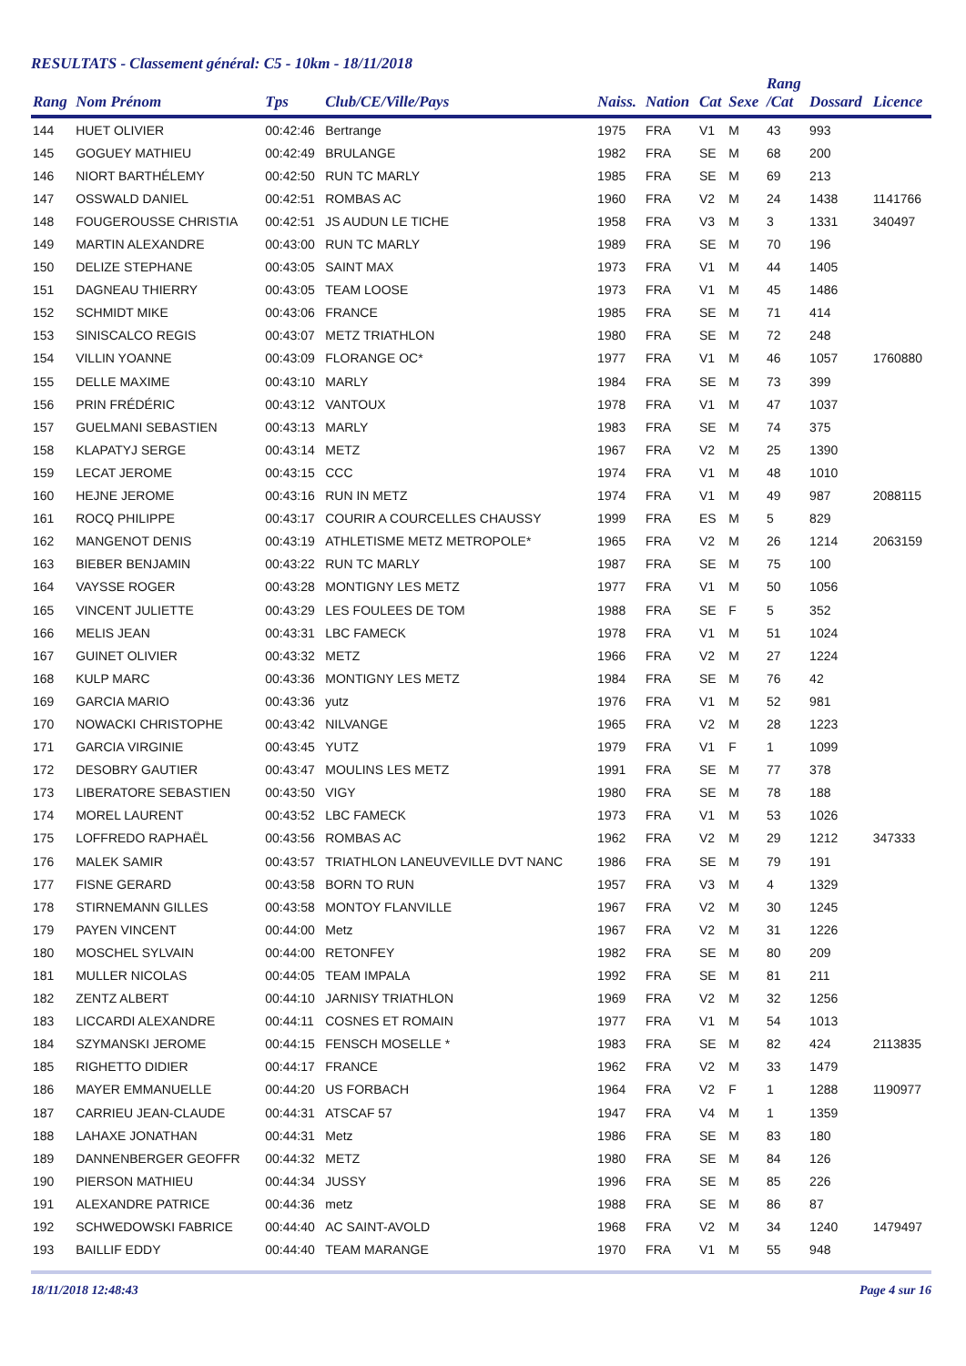RESULTATS - Classement général: C5 - 10km - 18/11/2018
| Rang | Nom Prénom | Tps | Club/CE/Ville/Pays | Naiss. | Nation | Cat | Sexe | Rang /Cat | Dossard | Licence |
| --- | --- | --- | --- | --- | --- | --- | --- | --- | --- | --- |
| 144 | HUET OLIVIER | 00:42:46 | Bertrange | 1975 | FRA | V1 | M | 43 | 993 | |
| 145 | GOGUEY MATHIEU | 00:42:49 | BRULANGE | 1982 | FRA | SE | M | 68 | 200 | |
| 146 | NIORT BARTHÉLEMY | 00:42:50 | RUN TC MARLY | 1985 | FRA | SE | M | 69 | 213 | |
| 147 | OSSWALD DANIEL | 00:42:51 | ROMBAS AC | 1960 | FRA | V2 | M | 24 | 1438 | 1141766 |
| 148 | FOUGEROUSSE CHRISTIA | 00:42:51 | JS AUDUN LE TICHE | 1958 | FRA | V3 | M | 3 | 1331 | 340497 |
| 149 | MARTIN ALEXANDRE | 00:43:00 | RUN TC MARLY | 1989 | FRA | SE | M | 70 | 196 | |
| 150 | DELIZE STEPHANE | 00:43:05 | SAINT MAX | 1973 | FRA | V1 | M | 44 | 1405 | |
| 151 | DAGNEAU THIERRY | 00:43:05 | TEAM LOOSE | 1973 | FRA | V1 | M | 45 | 1486 | |
| 152 | SCHMIDT MIKE | 00:43:06 | FRANCE | 1985 | FRA | SE | M | 71 | 414 | |
| 153 | SINISCALCO REGIS | 00:43:07 | METZ TRIATHLON | 1980 | FRA | SE | M | 72 | 248 | |
| 154 | VILLIN YOANNE | 00:43:09 | FLORANGE OC* | 1977 | FRA | V1 | M | 46 | 1057 | 1760880 |
| 155 | DELLE MAXIME | 00:43:10 | MARLY | 1984 | FRA | SE | M | 73 | 399 | |
| 156 | PRIN FRÉDÉRIC | 00:43:12 | VANTOUX | 1978 | FRA | V1 | M | 47 | 1037 | |
| 157 | GUELMANI SEBASTIEN | 00:43:13 | MARLY | 1983 | FRA | SE | M | 74 | 375 | |
| 158 | KLAPATYJ SERGE | 00:43:14 | METZ | 1967 | FRA | V2 | M | 25 | 1390 | |
| 159 | LECAT JEROME | 00:43:15 | CCC | 1974 | FRA | V1 | M | 48 | 1010 | |
| 160 | HEJNE JEROME | 00:43:16 | RUN IN METZ | 1974 | FRA | V1 | M | 49 | 987 | 2088115 |
| 161 | ROCQ PHILIPPE | 00:43:17 | COURIR A COURCELLES CHAUSSY | 1999 | FRA | ES | M | 5 | 829 | |
| 162 | MANGENOT DENIS | 00:43:19 | ATHLETISME METZ METROPOLE* | 1965 | FRA | V2 | M | 26 | 1214 | 2063159 |
| 163 | BIEBER BENJAMIN | 00:43:22 | RUN TC MARLY | 1987 | FRA | SE | M | 75 | 100 | |
| 164 | VAYSSE ROGER | 00:43:28 | MONTIGNY LES METZ | 1977 | FRA | V1 | M | 50 | 1056 | |
| 165 | VINCENT JULIETTE | 00:43:29 | LES FOULEES DE TOM | 1988 | FRA | SE | F | 5 | 352 | |
| 166 | MELIS JEAN | 00:43:31 | LBC FAMECK | 1978 | FRA | V1 | M | 51 | 1024 | |
| 167 | GUINET OLIVIER | 00:43:32 | METZ | 1966 | FRA | V2 | M | 27 | 1224 | |
| 168 | KULP MARC | 00:43:36 | MONTIGNY LES METZ | 1984 | FRA | SE | M | 76 | 42 | |
| 169 | GARCIA MARIO | 00:43:36 | yutz | 1976 | FRA | V1 | M | 52 | 981 | |
| 170 | NOWACKI CHRISTOPHE | 00:43:42 | NILVANGE | 1965 | FRA | V2 | M | 28 | 1223 | |
| 171 | GARCIA VIRGINIE | 00:43:45 | YUTZ | 1979 | FRA | V1 | F | 1 | 1099 | |
| 172 | DESOBRY GAUTIER | 00:43:47 | MOULINS LES METZ | 1991 | FRA | SE | M | 77 | 378 | |
| 173 | LIBERATORE SEBASTIEN | 00:43:50 | VIGY | 1980 | FRA | SE | M | 78 | 188 | |
| 174 | MOREL LAURENT | 00:43:52 | LBC FAMECK | 1973 | FRA | V1 | M | 53 | 1026 | |
| 175 | LOFFREDO RAPHAËL | 00:43:56 | ROMBAS AC | 1962 | FRA | V2 | M | 29 | 1212 | 347333 |
| 176 | MALEK SAMIR | 00:43:57 | TRIATHLON LANEUVEVILLE DVT NANC | 1986 | FRA | SE | M | 79 | 191 | |
| 177 | FISNE GERARD | 00:43:58 | BORN TO RUN | 1957 | FRA | V3 | M | 4 | 1329 | |
| 178 | STIRNEMANN GILLES | 00:43:58 | MONTOY FLANVILLE | 1967 | FRA | V2 | M | 30 | 1245 | |
| 179 | PAYEN VINCENT | 00:44:00 | Metz | 1967 | FRA | V2 | M | 31 | 1226 | |
| 180 | MOSCHEL SYLVAIN | 00:44:00 | RETONFEY | 1982 | FRA | SE | M | 80 | 209 | |
| 181 | MULLER NICOLAS | 00:44:05 | TEAM IMPALA | 1992 | FRA | SE | M | 81 | 211 | |
| 182 | ZENTZ ALBERT | 00:44:10 | JARNISY TRIATHLON | 1969 | FRA | V2 | M | 32 | 1256 | |
| 183 | LICCARDI ALEXANDRE | 00:44:11 | COSNES ET ROMAIN | 1977 | FRA | V1 | M | 54 | 1013 | |
| 184 | SZYMANSKI JEROME | 00:44:15 | FENSCH MOSELLE * | 1983 | FRA | SE | M | 82 | 424 | 2113835 |
| 185 | RIGHETTO DIDIER | 00:44:17 | FRANCE | 1962 | FRA | V2 | M | 33 | 1479 | |
| 186 | MAYER EMMANUELLE | 00:44:20 | US FORBACH | 1964 | FRA | V2 | F | 1 | 1288 | 1190977 |
| 187 | CARRIEU JEAN-CLAUDE | 00:44:31 | ATSCAF 57 | 1947 | FRA | V4 | M | 1 | 1359 | |
| 188 | LAHAXE JONATHAN | 00:44:31 | Metz | 1986 | FRA | SE | M | 83 | 180 | |
| 189 | DANNENBERGER GEOFFR | 00:44:32 | METZ | 1980 | FRA | SE | M | 84 | 126 | |
| 190 | PIERSON MATHIEU | 00:44:34 | JUSSY | 1996 | FRA | SE | M | 85 | 226 | |
| 191 | ALEXANDRE PATRICE | 00:44:36 | metz | 1988 | FRA | SE | M | 86 | 87 | |
| 192 | SCHWEDOWSKI FABRICE | 00:44:40 | AC SAINT-AVOLD | 1968 | FRA | V2 | M | 34 | 1240 | 1479497 |
| 193 | BAILLIF EDDY | 00:44:40 | TEAM MARANGE | 1970 | FRA | V1 | M | 55 | 948 | |
18/11/2018 12:48:43 Page 4 sur 16